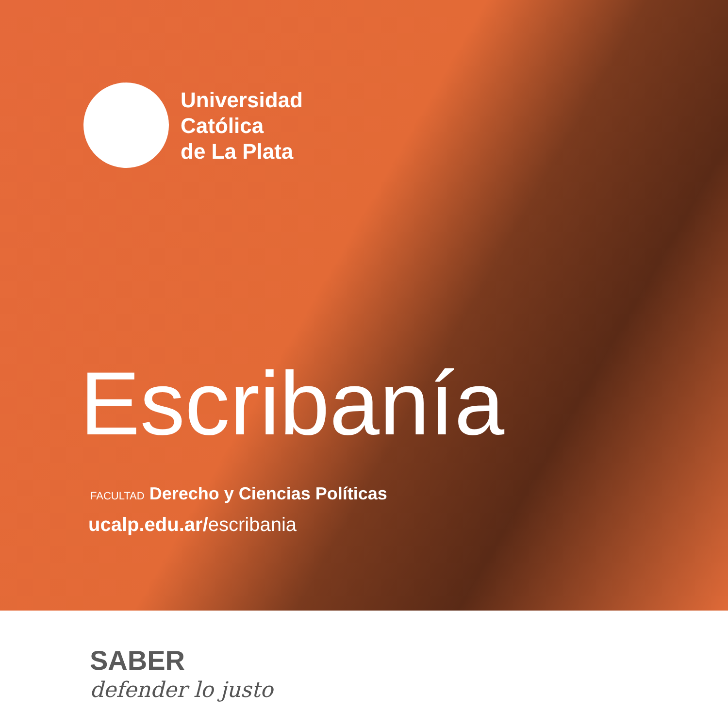Universidad
Católica
de La Plata
Escribanía
FACULTAD Derecho y Ciencias Políticas
ucalp.edu.ar/escribania
SABER
defender lo justo